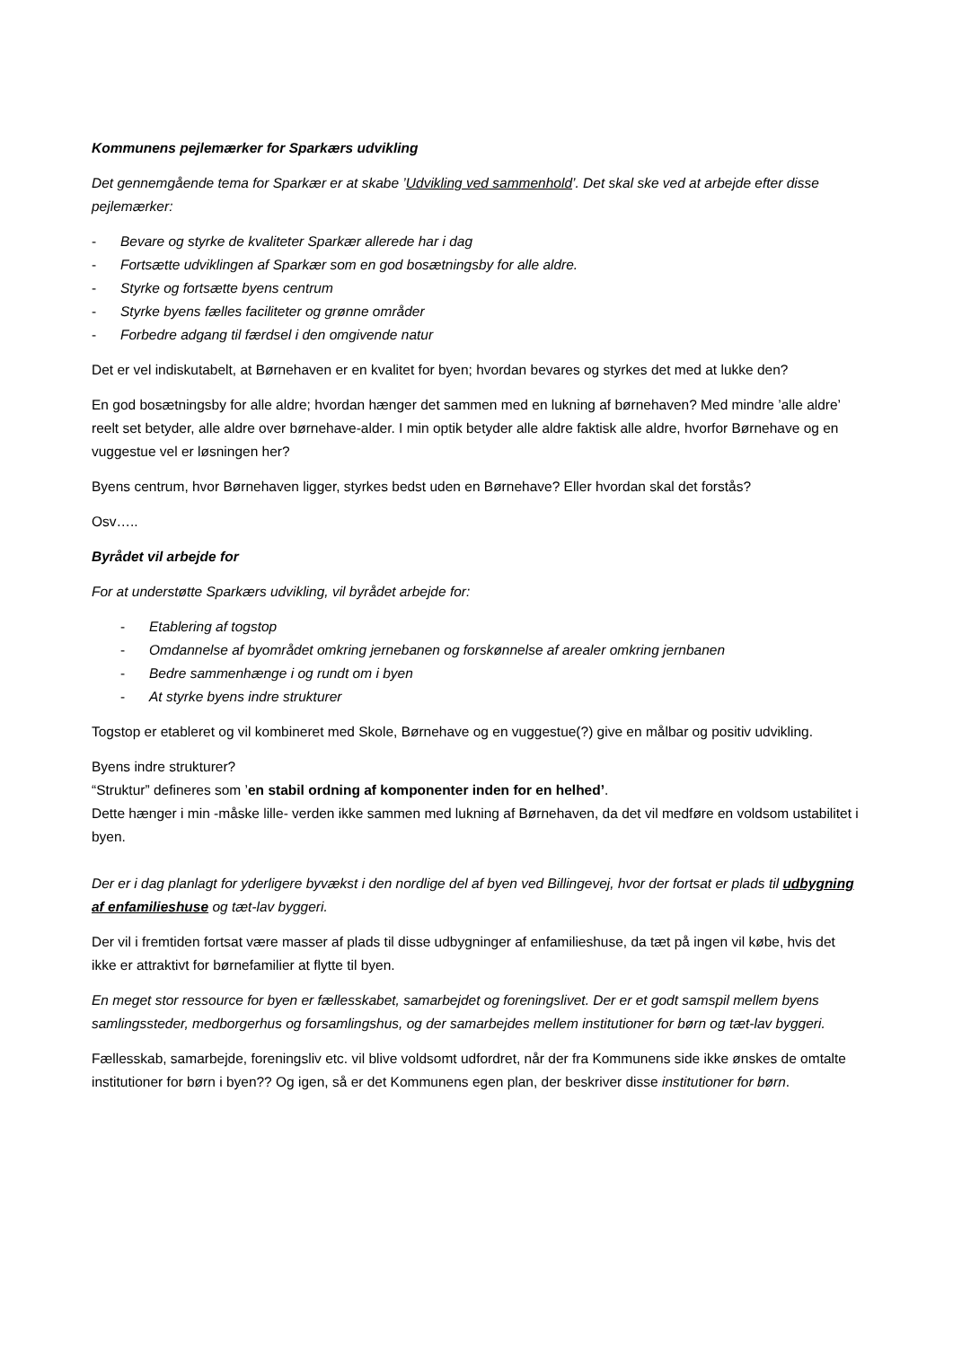Kommunens pejlemærker for Sparkærs udvikling
Det gennemgående tema for Sparkær er at skabe ’Udvikling ved sammenhold’. Det skal ske ved at arbejde efter disse pejlemærker:
- Bevare og styrke de kvaliteter Sparkær allerede har i dag
- Fortsætte udviklingen af Sparkær som en god bosætningsby for alle aldre.
- Styrke og fortsætte byens centrum
- Styrke byens fælles faciliteter og grønne områder
- Forbedre adgang til færdsel i den omgivende natur
Det er vel indiskutabelt, at Børnehaven er en kvalitet for byen; hvordan bevares og styrkes det med at lukke den?
En god bosætningsby for alle aldre; hvordan hænger det sammen med en lukning af børnehaven? Med mindre ’alle aldre’ reelt set betyder, alle aldre over børnehave-alder. I min optik betyder alle aldre faktisk alle aldre, hvorfor Børnehave og en vuggestue vel er løsningen her?
Byens centrum, hvor Børnehaven ligger, styrkes bedst uden en Børnehave? Eller hvordan skal det forstås?
Osv…..
Byrådet vil arbejde for
For at understøtte Sparkærs udvikling, vil byrådet arbejde for:
- Etablering af togstop
- Omdannelse af byområdet omkring jernebanen og forskønnelse af arealer omkring jernbanen
- Bedre sammenhænge i og rundt om i byen
- At styrke byens indre strukturer
Togstop er etableret og vil kombineret med Skole, Børnehave og en vuggestue(?) give en målbar og positiv udvikling.
Byens indre strukturer?
“Struktur” defineres som ’en stabil ordning af komponenter inden for en helhed’.
Dette hænger i min -måske lille- verden ikke sammen med lukning af Børnehaven, da det vil medføre en voldsom ustabilitet i byen.
Der er i dag planlagt for yderligere byvækst i den nordlige del af byen ved Billingevej, hvor der fortsat er plads til udbygning af enfamilieshuse og tæt-lav byggeri.
Der vil i fremtiden fortsat være masser af plads til disse udbygninger af enfamilieshuse, da tæt på ingen vil købe, hvis det ikke er attraktivt for børnefamilier at flytte til byen.
En meget stor ressource for byen er fællesskabet, samarbejdet og foreningslivet. Der er et godt samspil mellem byens samlingssteder, medborgerhus og forsamlingshus, og der samarbejdes mellem institutioner for børn og tæt-lav byggeri.
Fællesskab, samarbejde, foreningsliv etc. vil blive voldsomt udfordret, når der fra Kommunens side ikke ønskes de omtalte institutioner for børn i byen?? Og igen, så er det Kommunens egen plan, der beskriver disse institutioner for børn.